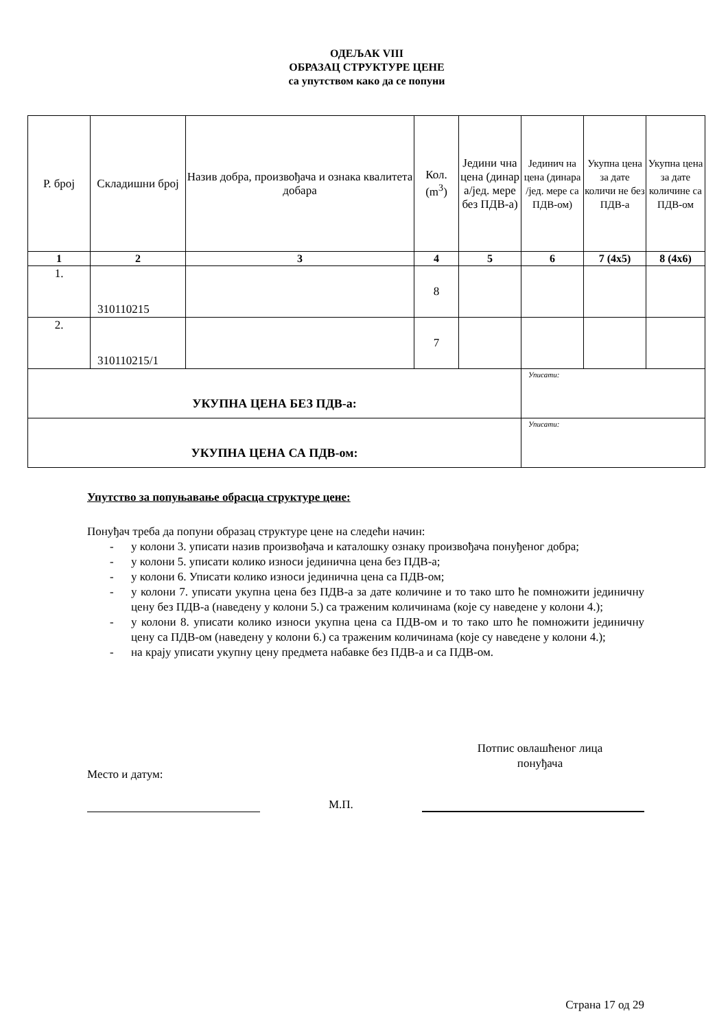ОДЕЉАК VIII
ОБРАЗАЦ СТРУКТУРЕ ЦЕНЕ
са упутством како да се попуни
| Р. број | Складишни број | Назив добра, произвођача и ознака квалитета добара | Кол. (m<sup>3</sup>) | Једини чна цена (динар а/јед. мере без ПДВ-а) | Јединич на цена (динара /јед. мере са ПДВ-ом) | Укупна цена за дате количи не без ПДВ-а | Укупна цена за дате количине са ПДВ-ом |
| --- | --- | --- | --- | --- | --- | --- | --- |
| 1 | 2 | 3 | 4 | 5 | 6 | 7 (4x5) | 8 (4x6) |
| 1. | 310110215 | | 8 | | | | |
| 2. | 310110215/1 | | 7 | | | | |
| УКУПНА ЦЕНА БЕЗ ПДВ-а: | | | | | Уписати: | | |
| УКУПНА ЦЕНА СА ПДВ-ом: | | | | | Уписати: | | |
Упутство за попуњавање обрасца структуре цене:
Понуђач треба да попуни образац структуре цене на следећи начин:
- у колони 3. уписати назив произвођача и каталошку ознаку произвођача понуђеног добра;
- у колони 5. уписати колико износи јединична цена без ПДВ-а;
- у колони 6. Уписати колико износи јединична цена са ПДВ-ом;
- у колони 7. уписати укупна цена без ПДВ-а за дате количине и то тако што ће помножити јединичну цену без ПДВ-а (наведену у колони 5.) са траженим количинама (које су наведене у колони 4.);
- у колони 8. уписати колико износи укупна цена са ПДВ-ом и то тако што ће помножити јединичну цену са ПДВ-ом (наведену у колони 6.) са траженим количинама (које су наведене у колони 4.);
- на крају уписати укупну цену предмета набавке без ПДВ-а и са ПДВ-ом.
Место и датум:
Потпис овлашћеног лица
понуђача
М.П.
Страна 17 од 29